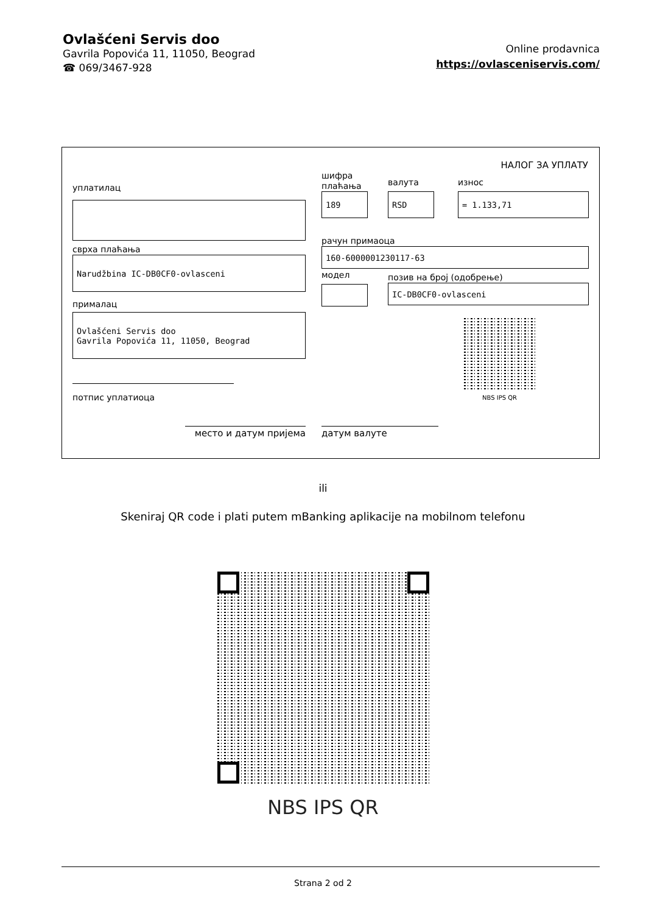Ovlašćeni Servis doo
Gavrila Popovića 11, 11050, Beograd
☎ 069/3467-928
Online prodavnica
https://ovlasceniservis.com/
НАЛОГ ЗА УПЛАТУ
уплатилац
сврха плаћања
Narudžbina IC-DB0CF0-ovlasceni
прималац
Ovlašćeni Servis doo
Gavrila Popovića 11, 11050, Beograd
потпис уплатиоца
место и датум пријема
шифра
плаћања
189
валута
RSD
износ
= 1.133,71
рачун примаоца
160-6000001230117-63
модел
позив на број (одобрење)
IC-DB0CF0-ovlasceni
NBS IPS QR
датум валуте
ili
Skeniraj QR code i plati putem mBanking aplikacije na mobilnom telefonu
NBS IPS QR
Strana 2 od 2